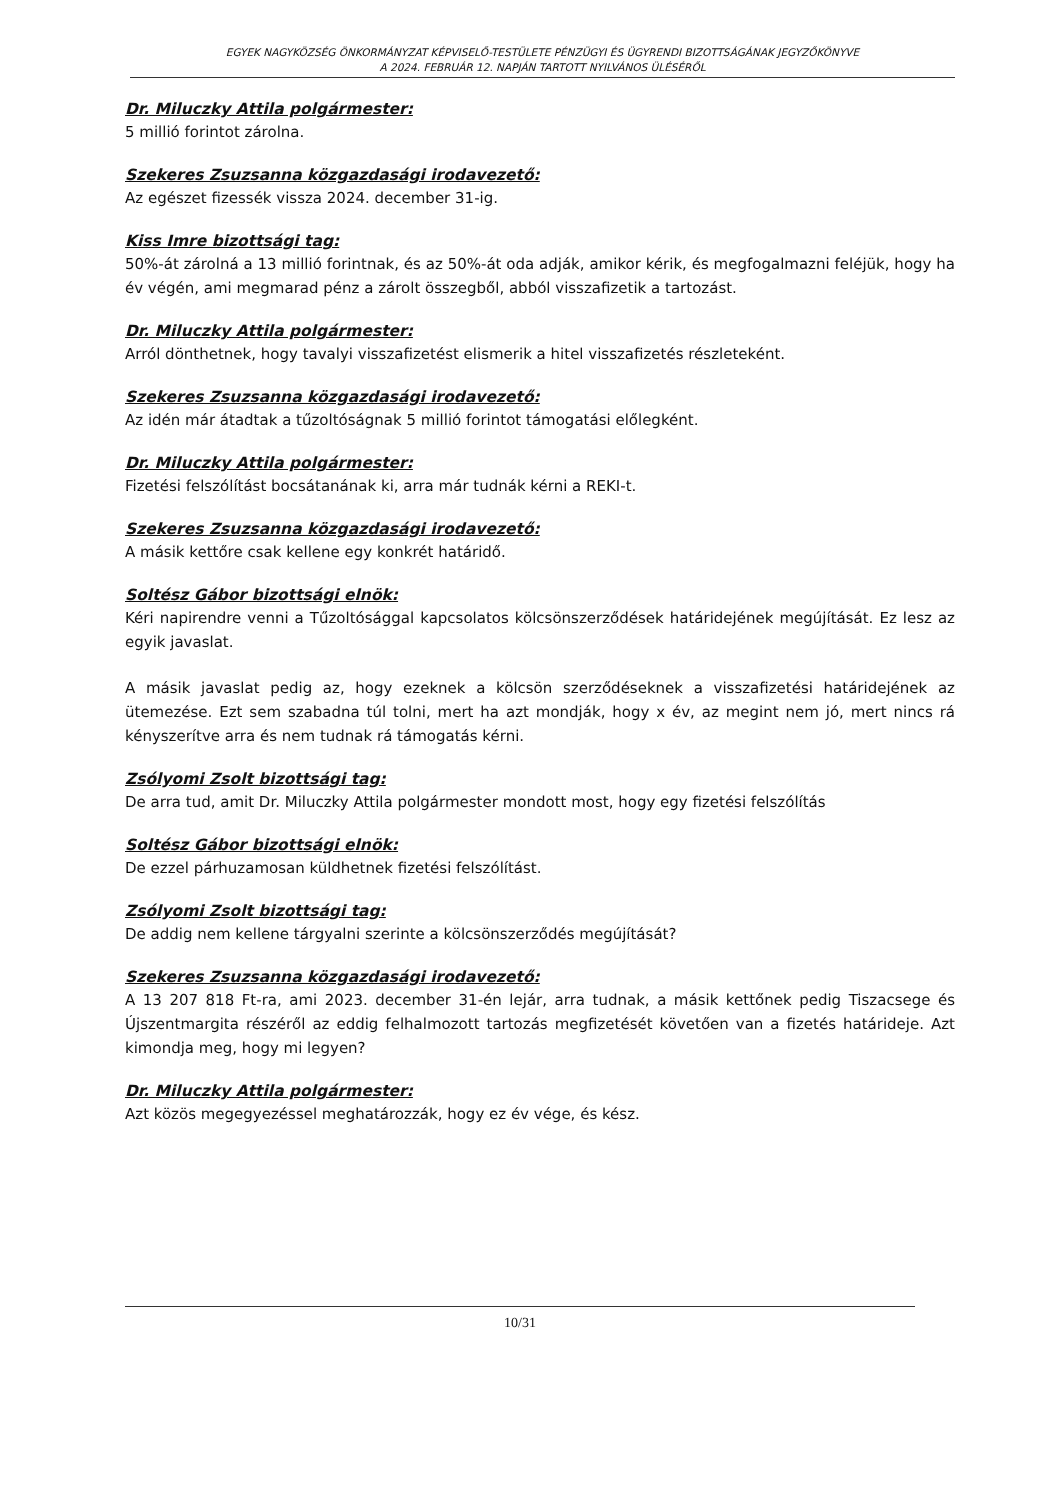EGYEK NAGYKÖZSÉG ÖNKORMÁNYZAT KÉPVISELŐ-TESTÜLETE PÉNZÜGYI ÉS ÜGYRENDI BIZOTTSÁGÁNAK JEGYZŐKÖNYVE
A 2024. FEBRUÁR 12. NAPJÁN TARTOTT NYILVÁNOS ÜLÉSÉRŐL
Dr. Miluczky Attila polgármester:
5 millió forintot zárolna.
Szekeres Zsuzsanna közgazdasági irodavezető:
Az egészet fizessék vissza 2024. december 31-ig.
Kiss Imre bizottsági tag:
50%-át zárolná a 13 millió forintnak, és az 50%-át oda adják, amikor kérik, és megfogalmazni feléjük, hogy ha év végén, ami megmarad pénz a zárolt összegből, abból visszafizetik a tartozást.
Dr. Miluczky Attila polgármester:
Arról dönthetnek, hogy tavalyi visszafizetést elismerik a hitel visszafizetés részleteként.
Szekeres Zsuzsanna közgazdasági irodavezető:
Az idén már átadtak a tűzoltóságnak 5 millió forintot támogatási előlegként.
Dr. Miluczky Attila polgármester:
Fizetési felszólítást bocsátanának ki, arra már tudnák kérni a REKI-t.
Szekeres Zsuzsanna közgazdasági irodavezető:
A másik kettőre csak kellene egy konkrét határidő.
Soltész Gábor bizottsági elnök:
Kéri napirendre venni a Tűzoltósággal kapcsolatos kölcsönszerződések határidejének megújítását. Ez lesz az egyik javaslat.
A másik javaslat pedig az, hogy ezeknek a kölcsön szerződéseknek a visszafizetési határidejének az ütemezése. Ezt sem szabadna túl tolni, mert ha azt mondják, hogy x év, az megint nem jó, mert nincs rá kényszerítve arra és nem tudnak rá támogatás kérni.
Zsólyomi Zsolt bizottsági tag:
De arra tud, amit Dr. Miluczky Attila polgármester mondott most, hogy egy fizetési felszólítás
Soltész Gábor bizottsági elnök:
De ezzel párhuzamosan küldhetnek fizetési felszólítást.
Zsólyomi Zsolt bizottsági tag:
De addig nem kellene tárgyalni szerinte a kölcsönszerződés megújítását?
Szekeres Zsuzsanna közgazdasági irodavezető:
A 13 207 818 Ft-ra, ami 2023. december 31-én lejár, arra tudnak, a másik kettőnek pedig Tiszacsege és Újszentmargita részéről az eddig felhalmozott tartozás megfizetését követően van a fizetés határideje. Azt kimondja meg, hogy mi legyen?
Dr. Miluczky Attila polgármester:
Azt közös megegyezéssel meghatározzák, hogy ez év vége, és kész.
10/31